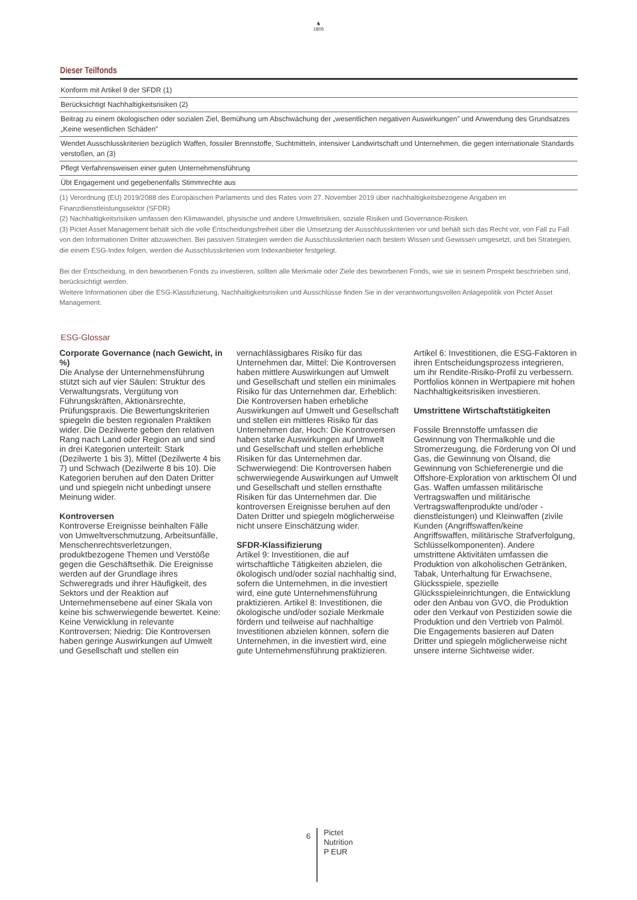♞
1805
Dieser Teilfonds
| Konform mit Artikel 9 der SFDR (1) |
| Berücksichtigt Nachhaltigkeitsrisiken (2) |
| Beitrag zu einem ökologischen oder sozialen Ziel, Bemühung um Abschwächung der „wesentlichen negativen Auswirkungen” und Anwendung des Grundsatzes „Keine wesentlichen Schäden” |
| Wendet Ausschlusskriterien bezüglich Waffen, fossiler Brennstoffe, Suchtmitteln, intensiver Landwirtschaft und Unternehmen, die gegen internationale Standards verstoßen, an (3) |
| Pflegt Verfahrensweisen einer guten Unternehmensführung |
| Übt Engagement und gegebenenfalls Stimmrechte aus |
(1) Verordnung (EU) 2019/2088 des Europäischen Parlaments und des Rates vom 27. November 2019 über nachhaltigkeitsbezogene Angaben im Finanzdienstleistungssektor (SFDR)
(2) Nachhaltigkeitsrisiken umfassen den Klimawandel, physische und andere Umweltrisiken, soziale Risiken und Governance-Risiken.
(3) Pictet Asset Management behält sich die volle Entscheidungsfreiheit über die Umsetzung der Ausschlusskriterien vor und behält sich das Recht vor, von Fall zu Fall von den Informationen Dritter abzuweichen. Bei passiven Strategien werden die Ausschlusskriterien nach bestem Wissen und Gewissen umgesetzt, und bei Strategien, die einem ESG-Index folgen, werden die Ausschlusskriterien vom Indexanbieter festgelegt.
Bei der Entscheidung, in den beworbenen Fonds zu investieren, sollten alle Merkmale oder Ziele des beworbenen Fonds, wie sie in seinem Prospekt beschrieben sind, berücksichtigt werden.
Weitere Informationen über die ESG-Klassifizierung, Nachhaltigkeitsrisiken und Ausschlüsse finden Sie in der verantwortungsvollen Anlagepolitik von Pictet Asset Management.
ESG-Glossar
Corporate Governance (nach Gewicht, in %)
Die Analyse der Unternehmensführung stützt sich auf vier Säulen: Struktur des Verwaltungsrats, Vergütung von Führungskräften, Aktionärsrechte, Prüfungspraxis. Die Bewertungskriterien spiegeln die besten regionalen Praktiken wider. Die Dezilwerte geben den relativen Rang nach Land oder Region an und sind in drei Kategorien unterteilt: Stark (Dezilwerte 1 bis 3), Mittel (Dezilwerte 4 bis 7) und Schwach (Dezilwerte 8 bis 10). Die Kategorien beruhen auf den Daten Dritter und und spiegeln nicht unbedingt unsere Meinung wider.
Kontroversen
Kontroverse Ereignisse beinhalten Fälle von Umweltverschmutzung, Arbeitsunfälle, Menschenrechtsverletzungen, produktbezogene Themen und Verstöße gegen die Geschäftsethik. Die Ereignisse werden auf der Grundlage ihres Schweregrads und ihrer Häufigkeit, des Sektors und der Reaktion auf Unternehmensebene auf einer Skala von keine bis schwerwiegende bewertet. Keine: Keine Verwicklung in relevante Kontroversen; Niedrig: Die Kontroversen haben geringe Auswirkungen auf Umwelt und Gesellschaft und stellen ein vernachlässigbares Risiko für das Unternehmen dar, Mittel: Die Kontroversen haben mittlere Auswirkungen auf Umwelt und Gesellschaft und stellen ein minimales Risiko für das Unternehmen dar, Erheblich: Die Kontroversen haben erhebliche Auswirkungen auf Umwelt und Gesellschaft und stellen ein mittleres Risiko für das Unternehmen dar, Hoch: Die Kontroversen haben starke Auswirkungen auf Umwelt und Gesellschaft und stellen erhebliche Risiken für das Unternehmen dar. Schwerwiegend: Die Kontroversen haben schwerwiegende Auswirkungen auf Umwelt und Gesellschaft und stellen ernsthafte Risiken für das Unternehmen dar. Die kontroversen Ereignisse beruhen auf den Daten Dritter und spiegeln möglicherweise nicht unsere Einschätzung wider.
SFDR-Klassifizierung
Artikel 9: Investitionen, die auf wirtschaftliche Tätigkeiten abzielen, die ökologisch und/oder sozial nachhaltig sind, sofern die Unternehmen, in die investiert wird, eine gute Unternehmensführung praktizieren. Artikel 8: Investitionen, die ökologische und/oder soziale Merkmale fördern und teilweise auf nachhaltige Investitionen abzielen können, sofern die Unternehmen, in die investiert wird, eine gute Unternehmensführung praktizieren. Artikel 6: Investitionen, die ESG-Faktoren in ihren Entscheidungsprozess integrieren, um ihr Rendite-Risiko-Profil zu verbessern. Portfolios können in Wertpapiere mit hohen Nachhaltigkeitsrisiken investieren.
Umstrittene Wirtschaftstätigkeiten
Fossile Brennstoffe umfassen die Gewinnung von Thermalkohle und die Stromerzeugung, die Förderung von Öl und Gas, die Gewinnung von Ölsand, die Gewinnung von Schieferenergie und die Offshore-Exploration von arktischem Öl und Gas. Waffen umfassen militärische Vertragswaffen und militärische Vertragswaffenprodukte und/oder -dienstleistungen) und Kleinwaffen (zivile Kunden (Angriffswaffen/keine Angriffswaffen, militärische Strafverfolgung, Schlüsselkomponenten). Andere umstrittene Aktivitäten umfassen die Produktion von alkoholischen Getränken, Tabak, Unterhaltung für Erwachsene, Glücksspiele, spezielle Glücksspieleinrichtungen, die Entwicklung oder den Anbau von GVO, die Produktion oder den Verkauf von Pestiziden sowie die Produktion und den Vertrieb von Palmöl. Die Engagements basieren auf Daten Dritter und spiegeln möglicherweise nicht unsere interne Sichtweise wider.
6
Pictet
Nutrition
P EUR